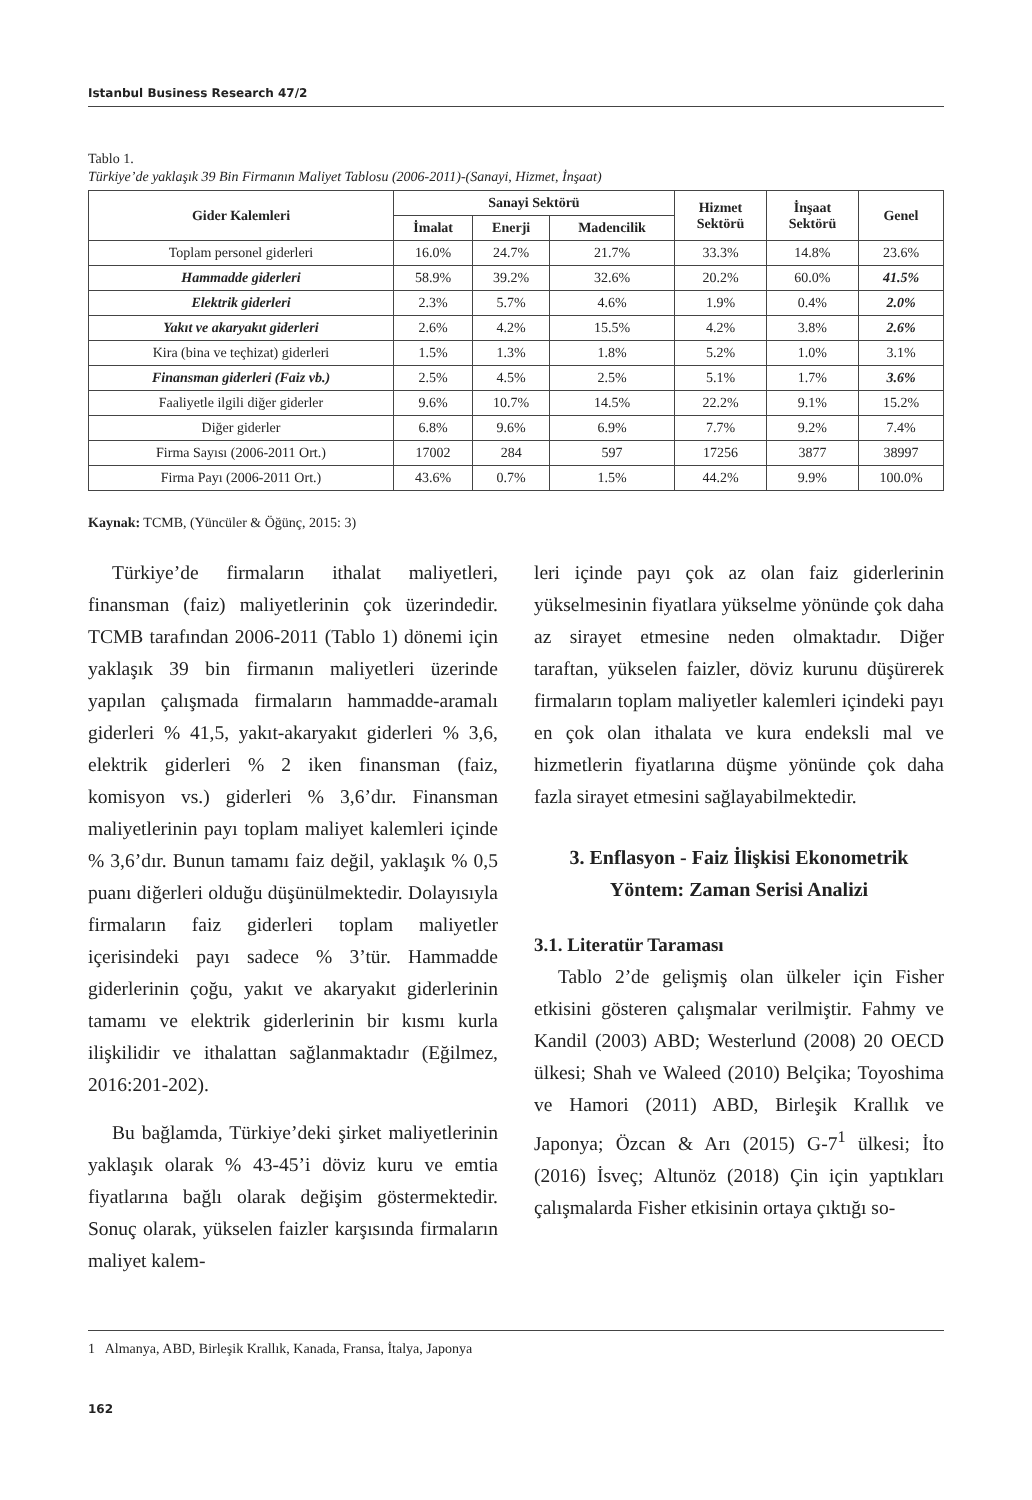Istanbul Business Research 47/2
Tablo 1.
Türkiye’de yaklaşık 39 Bin Firmanın Maliyet Tablosu (2006-2011)-(Sanayi, Hizmet, İnşaat)
| Gider Kalemleri | Sanayi Sektörü | | | Hizmet Sektörü | İnşaat Sektörü | Genel |
| --- | --- | --- | --- | --- | --- | --- |
| | İmalat | Enerji | Madencilik | | | |
| Toplam personel giderleri | 16.0% | 24.7% | 21.7% | 33.3% | 14.8% | 23.6% |
| Hammadde giderleri | 58.9% | 39.2% | 32.6% | 20.2% | 60.0% | 41.5% |
| Elektrik giderleri | 2.3% | 5.7% | 4.6% | 1.9% | 0.4% | 2.0% |
| Yakıt ve akaryakıt giderleri | 2.6% | 4.2% | 15.5% | 4.2% | 3.8% | 2.6% |
| Kira (bina ve teçhizat) giderleri | 1.5% | 1.3% | 1.8% | 5.2% | 1.0% | 3.1% |
| Finansman giderleri (Faiz vb.) | 2.5% | 4.5% | 2.5% | 5.1% | 1.7% | 3.6% |
| Faaliyetle ilgili diğer giderler | 9.6% | 10.7% | 14.5% | 22.2% | 9.1% | 15.2% |
| Diğer giderler | 6.8% | 9.6% | 6.9% | 7.7% | 9.2% | 7.4% |
| Firma Sayısı (2006-2011 Ort.) | 17002 | 284 | 597 | 17256 | 3877 | 38997 |
| Firma Payı (2006-2011 Ort.) | 43.6% | 0.7% | 1.5% | 44.2% | 9.9% | 100.0% |
Kaynak: TCMB, (Yüncüler & Öğünç, 2015: 3)
Türkiye’de firmaların ithalat maliyetleri, finansman (faiz) maliyetlerinin çok üzerindedir. TCMB tarafından 2006-2011 (Tablo 1) dönemi için yaklaşık 39 bin firmanın maliyetleri üzerinde yapılan çalışmada firmaların hammadde-aramalı giderleri % 41,5, yakıt-akaryakıt giderleri % 3,6, elektrik giderleri % 2 iken finansman (faiz, komisyon vs.) giderleri % 3,6’dır. Finansman maliyetlerinin payı toplam maliyet kalemleri içinde % 3,6’dır. Bunun tamamı faiz değil, yaklaşık % 0,5 puanı diğerleri olduğu düşünülmektedir. Dolayısıyla firmaların faiz giderleri toplam maliyetler içerisindeki payı sadece % 3’tür. Hammadde giderlerinin çoğu, yakıt ve akaryakıt giderlerinin tamamı ve elektrik giderlerinin bir kısmı kurla ilişkilidir ve ithalattan sağlanmaktadır (Eğilmez, 2016:201-202).
Bu bağlamda, Türkiye’deki şirket maliyetlerinin yaklaşık olarak % 43-45’i döviz kuru ve emtia fiyatlarına bağlı olarak değişim göstermektedir. Sonuç olarak, yükselen faizler karşısında firmaların maliyet kalem-
leri içinde payı çok az olan faiz giderlerinin yükselmesinin fiyatlara yükselme yönünde çok daha az sirayet etmesine neden olmaktadır. Diğer taraftan, yükselen faizler, döviz kurunu düşürerek firmaların toplam maliyetler kalemleri içindeki payı en çok olan ithalata ve kura endeksli mal ve hizmetlerin fiyatlarına düşme yönünde çok daha fazla sirayet etmesini sağlayabilmektedir.
3. Enflasyon - Faiz İlişkisi Ekonometrik Yöntem: Zaman Serisi Analizi
3.1. Literatür Taraması
Tablo 2’de gelişmiş olan ülkeler için Fisher etkisini gösteren çalışmalar verilmiştir. Fahmy ve Kandil (2003) ABD; Westerlund (2008) 20 OECD ülkesi; Shah ve Waleed (2010) Belçika; Toyoshima ve Hamori (2011) ABD, Birleşik Krallık ve Japonya; Özcan & Arı (2015) G-7<sup>1</sup> ülkesi; İto (2016) İsveç; Altunöz (2018) Çin için yaptıkları çalışmalarda Fisher etkisinin ortaya çıktığı so-
1 Almanya, ABD, Birleşik Krallık, Kanada, Fransa, İtalya, Japonya
162